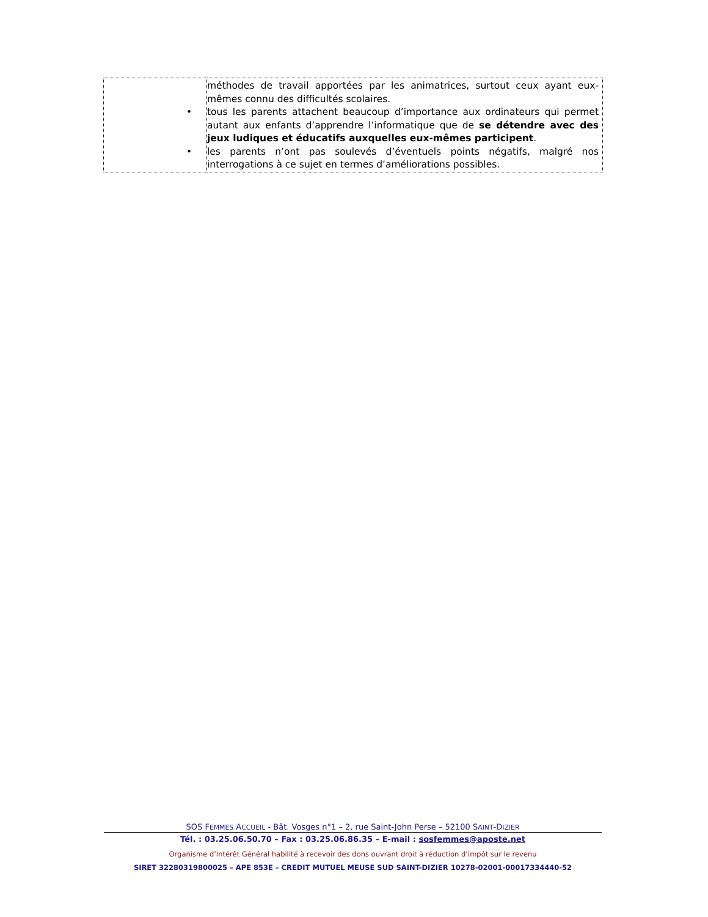| | méthodes de travail apportées par les animatrices, surtout ceux ayant eux-mêmes connu des difficultés scolaires. • tous les parents attachent beaucoup d’importance aux ordinateurs qui permet autant aux enfants d’apprendre l’informatique que de se détendre avec des jeux ludiques et éducatifs auxquelles eux-mêmes participent . • les parents n’ont pas soulevés d’éventuels points négatifs, malgré nos interrogations à ce sujet en termes d’améliorations possibles. |
SOS FEMMES ACCUEIL - Bât. Vosges n°1 – 2, rue Saint-John Perse – 52100 SAINT-DIZIER
Tél. : 03.25.06.50.70 – Fax : 03.25.06.86.35 – E-mail : sosfemmes@aposte.net
Organisme d’Intérêt Général habilité à recevoir des dons ouvrant droit à réduction d’impôt sur le revenu
SIRET 32280319800025 – APE 853E – CREDIT MUTUEL MEUSE SUD SAINT-DIZIER 10278-02001-00017334440-52